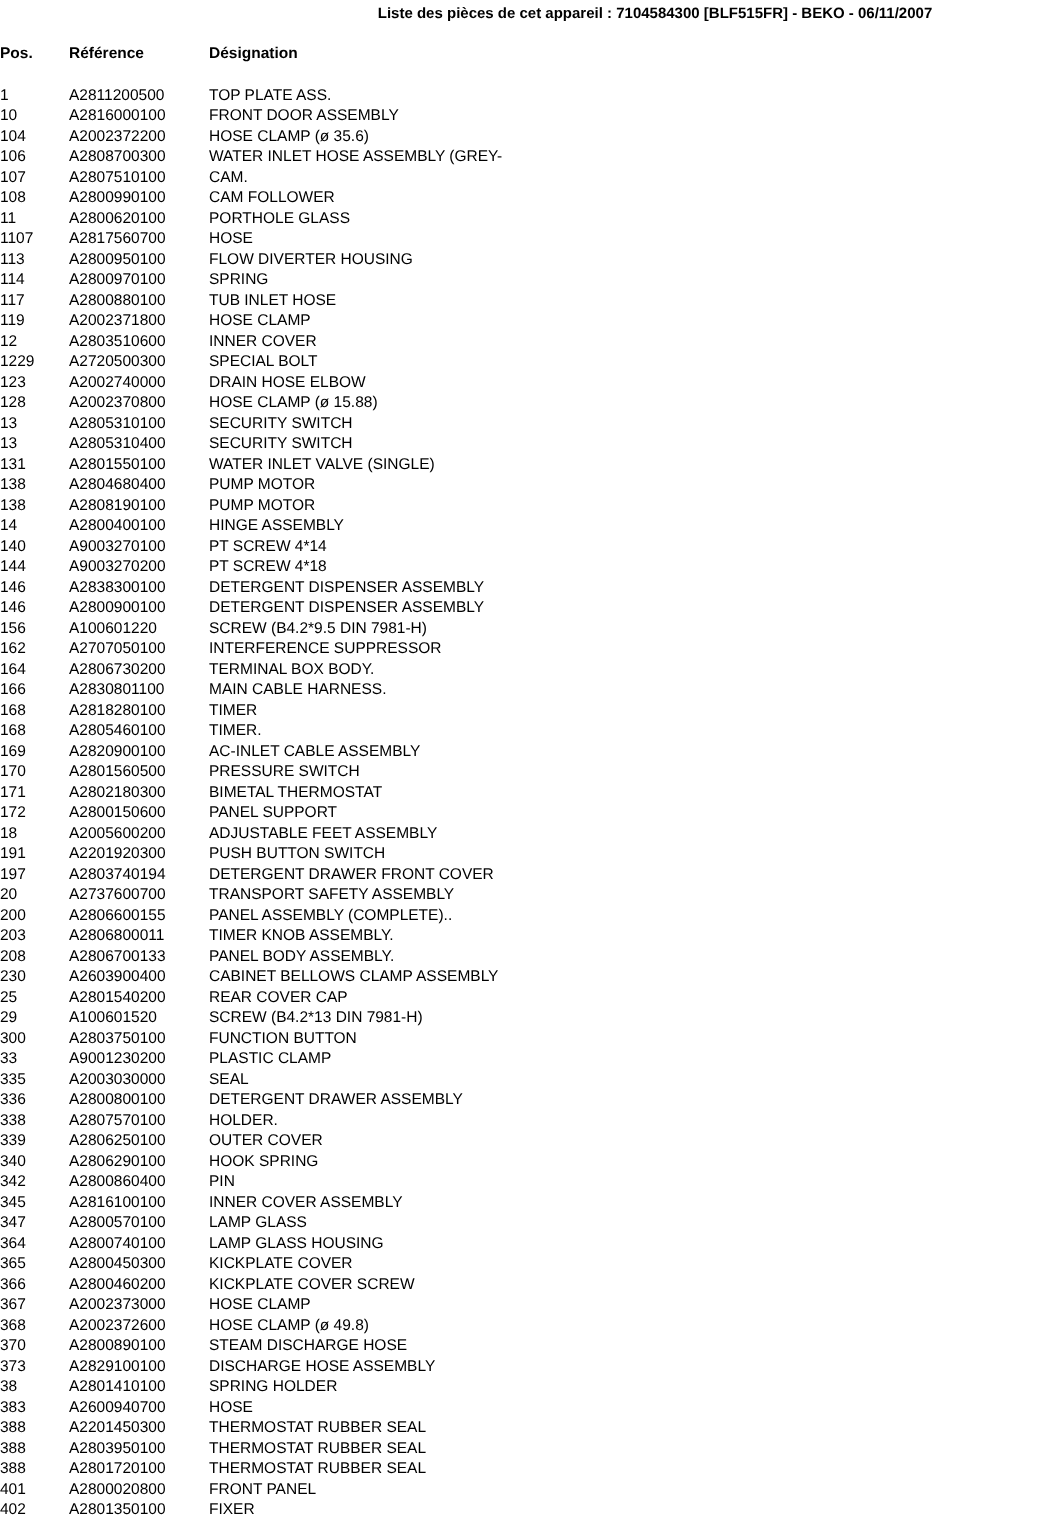Liste des pièces de cet appareil : 7104584300 [BLF515FR] - BEKO - 06/11/2007
| Pos. | Référence | Désignation |
| --- | --- | --- |
| 1 | A2811200500 | TOP PLATE ASS. |
| 10 | A2816000100 | FRONT DOOR ASSEMBLY |
| 104 | A2002372200 | HOSE CLAMP (ø 35.6) |
| 106 | A2808700300 | WATER INLET HOSE ASSEMBLY (GREY- |
| 107 | A2807510100 | CAM. |
| 108 | A2800990100 | CAM FOLLOWER |
| 11 | A2800620100 | PORTHOLE GLASS |
| 1107 | A2817560700 | HOSE |
| 113 | A2800950100 | FLOW DIVERTER HOUSING |
| 114 | A2800970100 | SPRING |
| 117 | A2800880100 | TUB INLET HOSE |
| 119 | A2002371800 | HOSE CLAMP |
| 12 | A2803510600 | INNER COVER |
| 1229 | A2720500300 | SPECIAL BOLT |
| 123 | A2002740000 | DRAIN HOSE ELBOW |
| 128 | A2002370800 | HOSE CLAMP (ø 15.88) |
| 13 | A2805310100 | SECURITY SWITCH |
| 13 | A2805310400 | SECURITY SWITCH |
| 131 | A2801550100 | WATER INLET VALVE (SINGLE) |
| 138 | A2804680400 | PUMP MOTOR |
| 138 | A2808190100 | PUMP MOTOR |
| 14 | A2800400100 | HINGE ASSEMBLY |
| 140 | A9003270100 | PT SCREW 4*14 |
| 144 | A9003270200 | PT SCREW 4*18 |
| 146 | A2838300100 | DETERGENT DISPENSER ASSEMBLY |
| 146 | A2800900100 | DETERGENT DISPENSER ASSEMBLY |
| 156 | A100601220 | SCREW (B4.2*9.5 DIN 7981-H) |
| 162 | A2707050100 | INTERFERENCE SUPPRESSOR |
| 164 | A2806730200 | TERMINAL BOX BODY. |
| 166 | A2830801100 | MAIN CABLE HARNESS. |
| 168 | A2818280100 | TIMER |
| 168 | A2805460100 | TIMER. |
| 169 | A2820900100 | AC-INLET CABLE ASSEMBLY |
| 170 | A2801560500 | PRESSURE SWITCH |
| 171 | A2802180300 | BIMETAL THERMOSTAT |
| 172 | A2800150600 | PANEL SUPPORT |
| 18 | A2005600200 | ADJUSTABLE FEET ASSEMBLY |
| 191 | A2201920300 | PUSH BUTTON SWITCH |
| 197 | A2803740194 | DETERGENT DRAWER FRONT COVER |
| 20 | A2737600700 | TRANSPORT SAFETY ASSEMBLY |
| 200 | A2806600155 | PANEL ASSEMBLY (COMPLETE).. |
| 203 | A2806800011 | TIMER KNOB ASSEMBLY. |
| 208 | A2806700133 | PANEL BODY ASSEMBLY. |
| 230 | A2603900400 | CABINET BELLOWS CLAMP ASSEMBLY |
| 25 | A2801540200 | REAR COVER CAP |
| 29 | A100601520 | SCREW (B4.2*13 DIN 7981-H) |
| 300 | A2803750100 | FUNCTION BUTTON |
| 33 | A9001230200 | PLASTIC CLAMP |
| 335 | A2003030000 | SEAL |
| 336 | A2800800100 | DETERGENT DRAWER ASSEMBLY |
| 338 | A2807570100 | HOLDER. |
| 339 | A2806250100 | OUTER COVER |
| 340 | A2806290100 | HOOK SPRING |
| 342 | A2800860400 | PIN |
| 345 | A2816100100 | INNER COVER ASSEMBLY |
| 347 | A2800570100 | LAMP GLASS |
| 364 | A2800740100 | LAMP GLASS HOUSING |
| 365 | A2800450300 | KICKPLATE COVER |
| 366 | A2800460200 | KICKPLATE COVER SCREW |
| 367 | A2002373000 | HOSE CLAMP |
| 368 | A2002372600 | HOSE CLAMP (ø 49.8) |
| 370 | A2800890100 | STEAM DISCHARGE HOSE |
| 373 | A2829100100 | DISCHARGE HOSE ASSEMBLY |
| 38 | A2801410100 | SPRING HOLDER |
| 383 | A2600940700 | HOSE |
| 388 | A2201450300 | THERMOSTAT RUBBER SEAL |
| 388 | A2803950100 | THERMOSTAT RUBBER SEAL |
| 388 | A2801720100 | THERMOSTAT RUBBER SEAL |
| 401 | A2800020800 | FRONT PANEL |
| 402 | A2801350100 | FIXER |